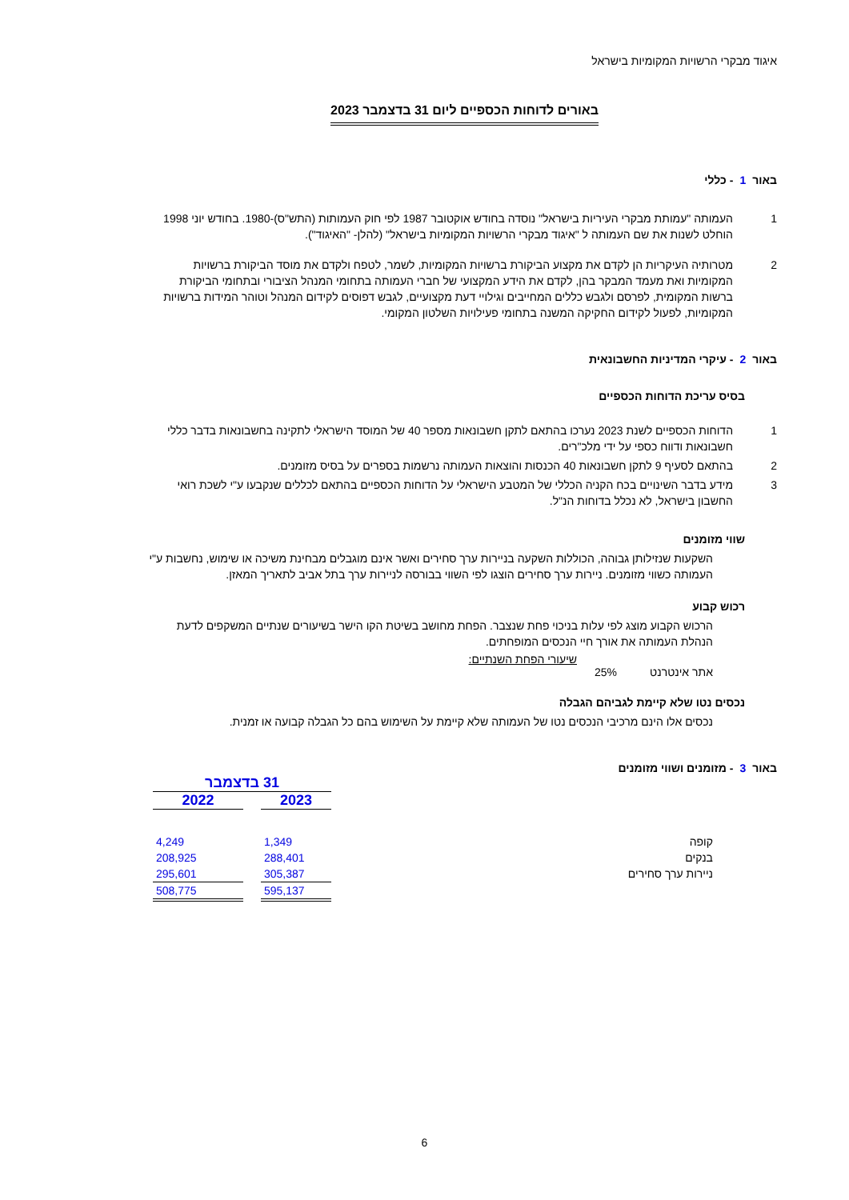איגוד מבקרי הרשויות המקומיות בישראל
באורים לדוחות הכספיים ליום 31 בדצמבר 2023
באור 1 - כללי
1 העמותה "עמותת מבקרי העיריות בישראל" נוסדה בחודש אוקטובר 1987 לפי חוק העמותות (התש"ס)-1980. בחודש יוני 1998 הוחלט לשנות את שם העמותה ל "איגוד מבקרי הרשויות המקומיות בישראל" (להלן- "האיגוד").
2 מטרותיה העיקריות הן לקדם את מקצוע הביקורת ברשויות המקומיות, לשמר, לטפח ולקדם את מוסד הביקורת ברשויות המקומיות ואת מעמד המבקר בהן, לקדם את הידע המקצועי של חברי העמותה בתחומי המנהל הציבורי ובתחומי הביקורת ברשות המקומית, לפרסם ולגבש כללים המחייבים וגילויי דעת מקצועיים, לגבש דפוסים לקידום המנהל וטוהר המידות ברשויות המקומיות, לפעול לקידום החקיקה המשנה בתחומי פעילויות השלטון המקומי.
באור 2 - עיקרי המדיניות החשבונאית
בסיס עריכת הדוחות הכספיים
1 הדוחות הכספיים לשנת 2023 נערכו בהתאם לתקן חשבונאות מספר 40 של המוסד הישראלי לתקינה בחשבונאות בדבר כללי חשבונאות ודווח כספי על ידי מלכ"רים.
2 בהתאם לסעיף 9 לתקן חשבונאות 40 הכנסות והוצאות העמותה נרשמות בספרים על בסיס מזומנים.
3 מידע בדבר השינויים בכח הקניה הכללי של המטבע הישראלי על הדוחות הכספיים בהתאם לכללים שנקבעו ע"י לשכת רואי החשבון בישראל, לא נכלל בדוחות הנ"ל.
שווי מזומנים
השקעות שנזילותן גבוהה, הכוללות השקעה בניירות ערך סחירים ואשר אינם מוגבלים מבחינת משיכה או שימוש, נחשבות ע"י העמותה כשווי מזומנים. ניירות ערך סחירים הוצגו לפי השווי בבורסה לניירות ערך בתל אביב לתאריך המאזן.
רכוש קבוע
הרכוש הקבוע מוצג לפי עלות בניכוי פחת שנצבר. הפחת מחושב בשיטת הקו הישר בשיעורים שנתיים המשקפים לדעת הנהלת העמותה את אורך חיי הנכסים המופחתים.
שיעורי הפחת השנתיים:
אתר אינטרנט 25%
נכסים נטו שלא קיימת לגביהם הגבלה
נכסים אלו הינם מרכיבי הנכסים נטו של העמותה שלא קיימת על השימוש בהם כל הגבלה קבועה או זמנית.
באור 3 - מזומנים ושווי מזומנים
| | 31 בדצמבר | | |
| | 2023 | | 2022 |
| קופה | 1,349 | | 4,249 |
| בנקים | 288,401 | | 208,925 |
| ניירות ערך סחירים | 305,387 | | 295,601 |
| | 595,137 | | 508,775 |
6